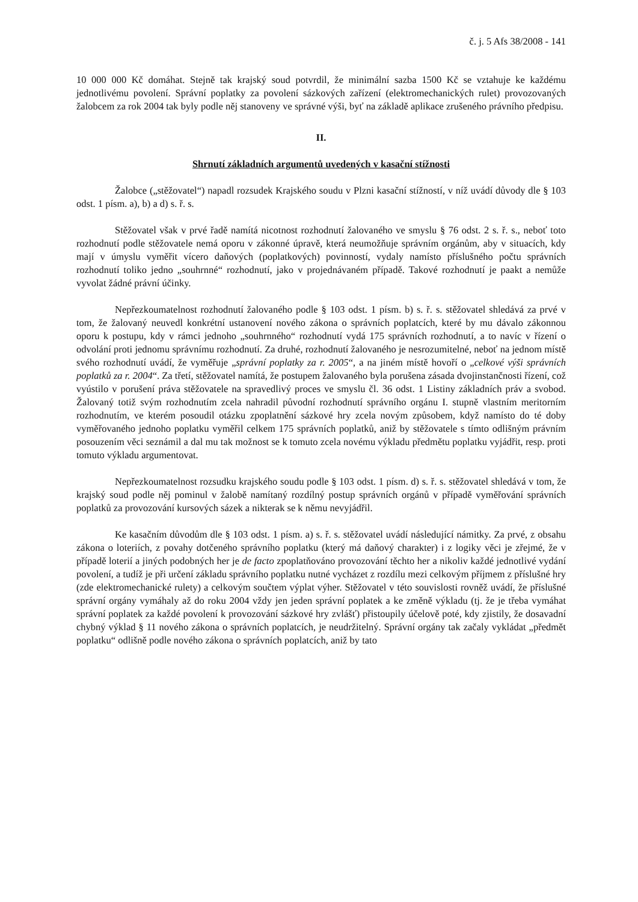č. j. 5 Afs 38/2008 - 141
10 000 000 Kč domáhat. Stejně tak krajský soud potvrdil, že minimální sazba 1500 Kč se vztahuje ke každému jednotlivému povolení. Správní poplatky za povolení sázkových zařízení (elektromechanických rulet) provozovaných žalobcem za rok 2004 tak byly podle něj stanoveny ve správné výši, byť na základě aplikace zrušeného právního předpisu.
II.
Shrnutí základních argumentů uvedených v kasační stížnosti
Žalobce („stěžovatel“) napadl rozsudek Krajského soudu v Plzni kasační stížností, v níž uvádí důvody dle § 103 odst. 1 písm. a), b) a d) s. ř. s.
Stěžovatel však v prvé řadě namítá nicotnost rozhodnutí žalovaného ve smyslu § 76 odst. 2 s. ř. s., neboť toto rozhodnutí podle stěžovatele nemá oporu v zákonné úpravě, která neumožňuje správním orgánům, aby v situacích, kdy mají v úmyslu vyměřit vícero daňových (poplatkových) povinností, vydaly namísto příslušného počtu správních rozhodnutí toliko jedno „souhrnné“ rozhodnutí, jako v projednávaném případě. Takové rozhodnutí je paakt a nemůže vyvolat žádné právní účinky.
Nepřezkoumatelnost rozhodnutí žalovaného podle § 103 odst. 1 písm. b) s. ř. s. stěžovatel shledává za prvé v tom, že žalovaný neuvedl konkrétní ustanovení nového zákona o správních poplatcích, které by mu dávalo zákonnou oporu k postupu, kdy v rámci jednoho „souhrnného“ rozhodnutí vydá 175 správních rozhodnutí, a to navíc v řízení o odvolání proti jednomu správnímu rozhodnutí. Za druhé, rozhodnutí žalovaného je nesrozumitelné, neboť na jednom místě svého rozhodnutí uvádí, že vyměřuje „správní poplatky za r. 2005“, a na jiném místě hovoří o „celkové výši správních poplatků za r. 2004“. Za třetí, stěžovatel namítá, že postupem žalovaného byla porušena zásada dvojinstančnosti řízení, což vyústilo v porušení práva stěžovatele na spravedlivý proces ve smyslu čl. 36 odst. 1 Listiny základních práv a svobod. Žalovaný totiž svým rozhodnutím zcela nahradil původní rozhodnutí správního orgánu I. stupně vlastním meritorním rozhodnutím, ve kterém posoudil otázku zpoplatnění sázkové hry zcela novým způsobem, když namísto do té doby vyměřovaného jednoho poplatku vyměřil celkem 175 správních poplatků, aniž by stěžovatele s tímto odlišným právním posouzením věci seznámil a dal mu tak možnost se k tomuto zcela novému výkladu předmětu poplatku vyjádřit, resp. proti tomuto výkladu argumentovat.
Nepřezkoumatelnost rozsudku krajského soudu podle § 103 odst. 1 písm. d) s. ř. s. stěžovatel shledává v tom, že krajský soud podle něj pominul v žalobě namítaný rozdílný postup správních orgánů v případě vyměřování správních poplatků za provozování kursových sázek a nikterak se k němu nevyjádřil.
Ke kasačním důvodům dle § 103 odst. 1 písm. a) s. ř. s. stěžovatel uvádí následující námitky. Za prvé, z obsahu zákona o loteriích, z povahy dotčeného správního poplatku (který má daňový charakter) i z logiky věci je zřejmé, že v případě loterií a jiných podobných her je de facto zpoplatňováno provozování těchto her a nikoliv každé jednotlivé vydání povolení, a tudíž je při určení základu správního poplatku nutné vycházet z rozdílu mezi celkovým příjmem z příslušné hry (zde elektromechanické rulety) a celkovým součtem výplat výher. Stěžovatel v této souvislosti rovněž uvádí, že příslušné správní orgány vymáhaly až do roku 2004 vždy jen jeden správní poplatek a ke změně výkladu (tj. že je třeba vymáhat správní poplatek za každé povolení k provozování sázkové hry zvlášť) přistoupily účelově poté, kdy zjistily, že dosavadní chybný výklad § 11 nového zákona o správních poplatcích, je neudržitelný. Správní orgány tak začaly vykládat „předmět poplatku“ odlišně podle nového zákona o správních poplatcích, aniž by tato